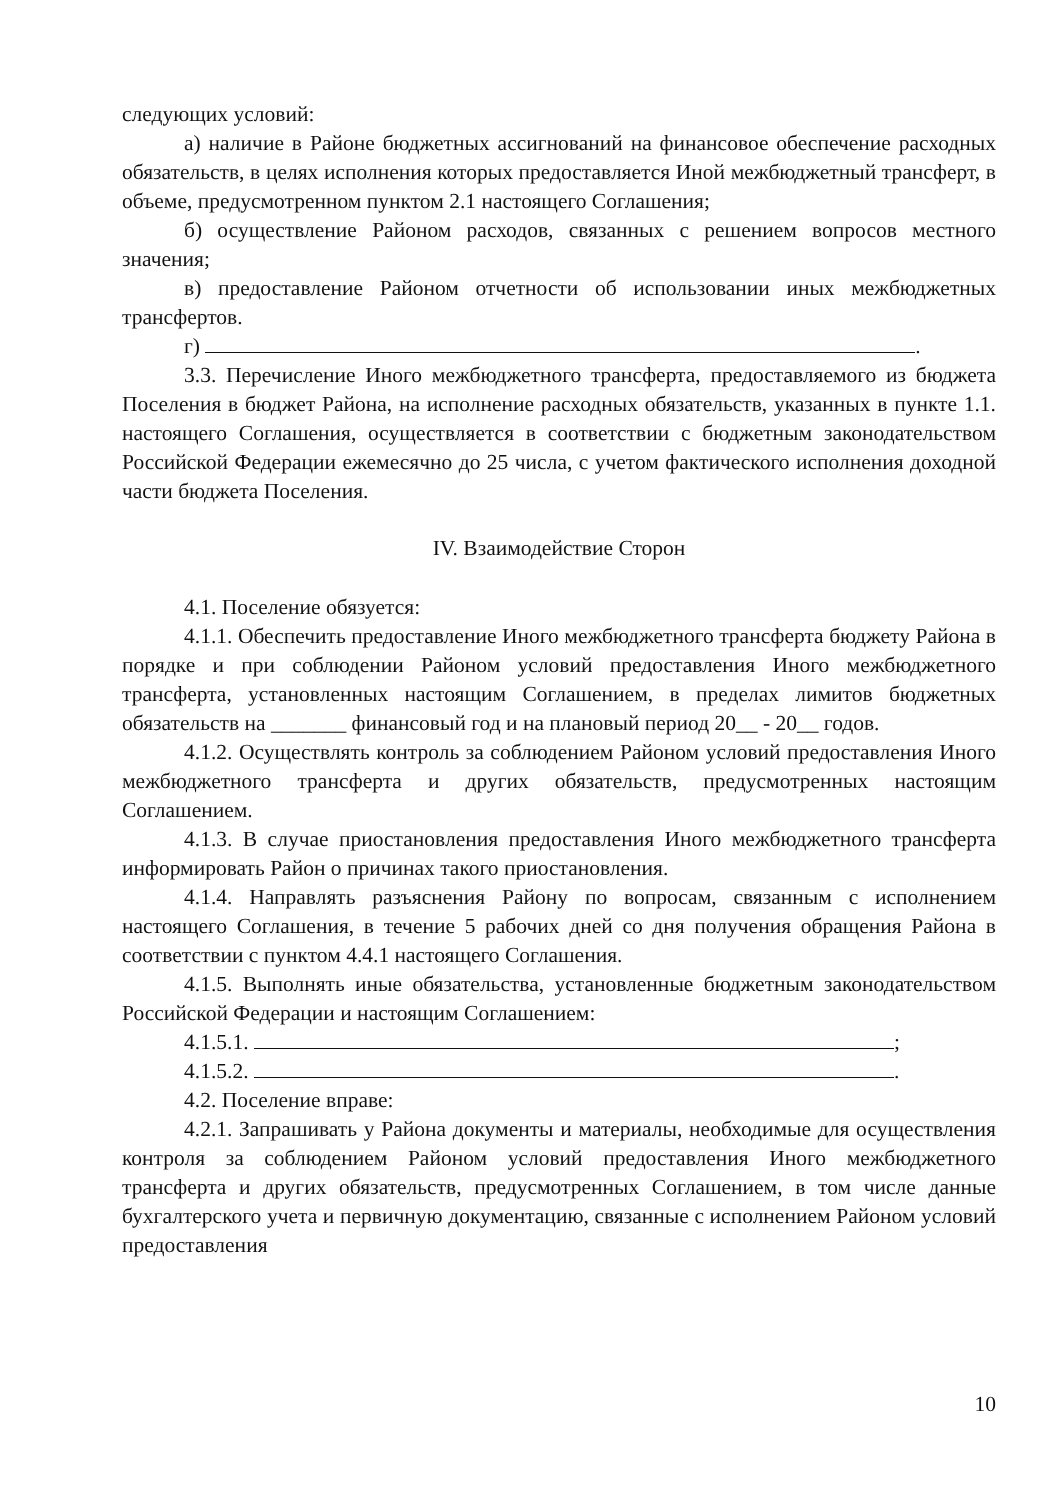следующих условий:
а) наличие в Районе бюджетных ассигнований на финансовое обеспечение расходных обязательств, в целях исполнения которых предоставляется Иной межбюджетный трансферт, в объеме, предусмотренном пунктом 2.1 настоящего Соглашения;
б) осуществление Районом расходов, связанных с решением вопросов местного значения;
в) предоставление Районом отчетности об использовании иных межбюджетных трансфертов.
г) .
3.3. Перечисление Иного межбюджетного трансферта, предоставляемого из бюджета Поселения в бюджет Района, на исполнение расходных обязательств, указанных в пункте 1.1. настоящего Соглашения, осуществляется в соответствии с бюджетным законодательством Российской Федерации ежемесячно до 25 числа, с учетом фактического исполнения доходной части бюджета Поселения.
IV. Взаимодействие Сторон
4.1. Поселение обязуется:
4.1.1. Обеспечить предоставление Иного межбюджетного трансферта бюджету Района в порядке и при соблюдении Районом условий предоставления Иного межбюджетного трансферта, установленных настоящим Соглашением, в пределах лимитов бюджетных обязательств на _______ финансовый год и на плановый период 20__ - 20__ годов.
4.1.2. Осуществлять контроль за соблюдением Районом условий предоставления Иного межбюджетного трансферта и других обязательств, предусмотренных настоящим Соглашением.
4.1.3. В случае приостановления предоставления Иного межбюджетного трансферта информировать Район о причинах такого приостановления.
4.1.4. Направлять разъяснения Району по вопросам, связанным с исполнением настоящего Соглашения, в течение 5 рабочих дней со дня получения обращения Района в соответствии с пунктом 4.4.1 настоящего Соглашения.
4.1.5. Выполнять иные обязательства, установленные бюджетным законодательством Российской Федерации и настоящим Соглашением:
4.1.5.1. ;
4.1.5.2. .
4.2. Поселение вправе:
4.2.1. Запрашивать у Района документы и материалы, необходимые для осуществления контроля за соблюдением Районом условий предоставления Иного межбюджетного трансферта и других обязательств, предусмотренных Соглашением, в том числе данные бухгалтерского учета и первичную документацию, связанные с исполнением Районом условий предоставления
10